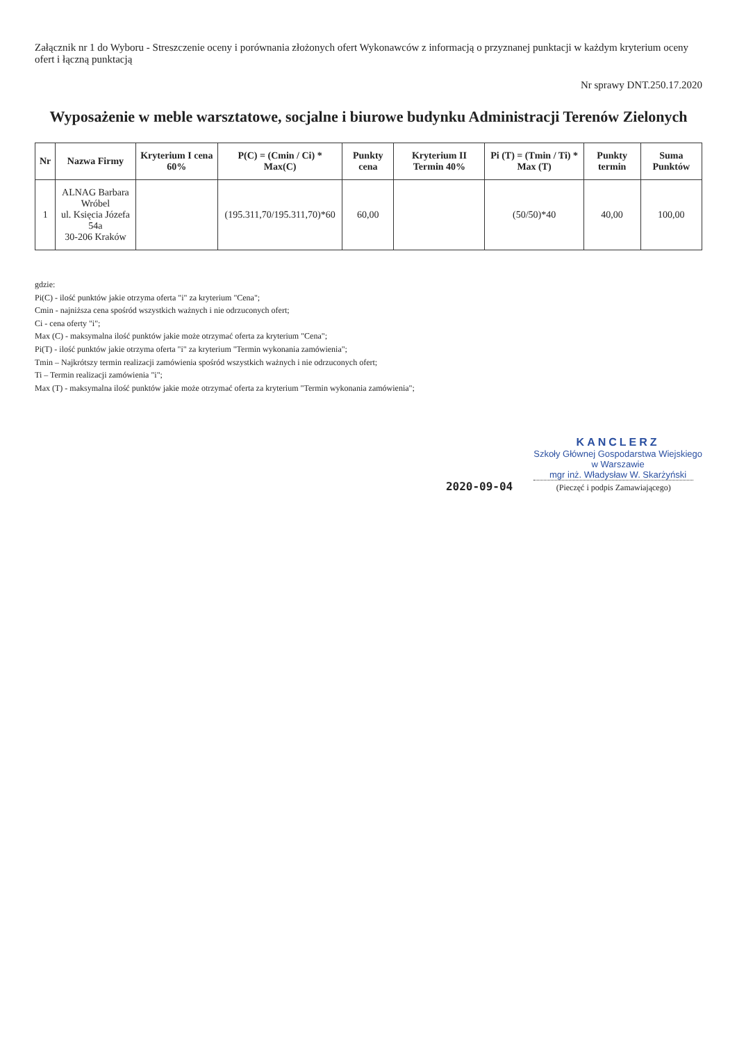Załącznik nr 1 do Wyboru - Streszczenie oceny i porównania złożonych ofert Wykonawców z informacją o przyznanej punktacji w każdym kryterium oceny ofert i łączną punktacją
Nr sprawy DNT.250.17.2020
Wyposażenie w meble warsztatowe, socjalne i biurowe budynku Administracji Terenów Zielonych
| Nr | Nazwa Firmy | Kryterium I cena 60% | P(C) = (Cmin / Ci) * Max(C) | Punkty cena | Kryterium II Termin 40% | Pi (T) = (Tmin / Ti) * Max (T) | Punkty termin | Suma Punktów |
| --- | --- | --- | --- | --- | --- | --- | --- | --- |
| 1 | ALNAG Barbara Wróbel ul. Księcia Józefa 54a 30-206 Kraków | | (195.311,70/195.311,70)*60 | 60,00 | | (50/50)*40 | 40,00 | 100,00 |
gdzie:
Pi(C) - ilość punktów jakie otrzyma oferta "i" za kryterium "Cena";
Cmin - najniższa cena spośród wszystkich ważnych i nie odrzuconych ofert;
Ci - cena oferty "i";
Max (C) - maksymalna ilość punktów jakie może otrzymać oferta za kryterium "Cena";
Pi(T) - ilość punktów jakie otrzyma oferta "i" za kryterium "Termin wykonania zamówienia";
Tmin – Najkrótszy termin realizacji zamówienia spośród wszystkich ważnych i nie odrzuconych ofert;
Ti – Termin realizacji zamówienia "i";
Max (T) - maksymalna ilość punktów jakie może otrzymać oferta za kryterium "Termin wykonania zamówienia";
2020-09-04
KANCLERZ
Szkoły Głównej Gospodarstwa Wiejskiego
w Warszawie
mgr inż. Władysław W. Skarżyński
(Pieczęć i podpis Zamawiającego)